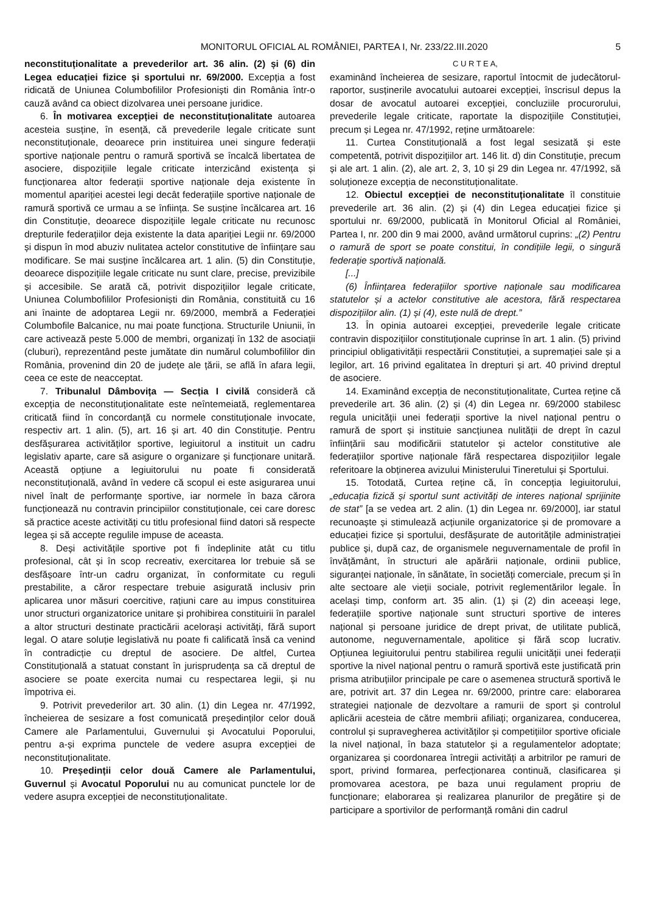MONITORUL OFICIAL AL ROMÂNIEI, PARTEA I, Nr. 233/22.III.2020 5
neconstituționalitate a prevederilor art. 36 alin. (2) și (6) din Legea educației fizice și sportului nr. 69/2000. Excepția a fost ridicată de Uniunea Columbofililor Profesioniști din România într-o cauză având ca obiect dizolvarea unei persoane juridice.
6. În motivarea excepției de neconstituționalitate autoarea acesteia susține, în esență, că prevederile legale criticate sunt neconstituționale, deoarece prin instituirea unei singure federații sportive naționale pentru o ramură sportivă se încalcă libertatea de asociere, dispozițiile legale criticate interzicând existența și funcționarea altor federații sportive naționale deja existente în momentul apariției acestei legi decât federațiile sportive naționale de ramură sportivă ce urmau a se înființa. Se susține încălcarea art. 16 din Constituție, deoarece dispozițiile legale criticate nu recunosc drepturile federațiilor deja existente la data apariției Legii nr. 69/2000 și dispun în mod abuziv nulitatea actelor constitutive de înființare sau modificare. Se mai susține încălcarea art. 1 alin. (5) din Constituție, deoarece dispozițiile legale criticate nu sunt clare, precise, previzibile și accesibile. Se arată că, potrivit dispozițiilor legale criticate, Uniunea Columbofililor Profesioniști din România, constituită cu 16 ani înainte de adoptarea Legii nr. 69/2000, membră a Federației Columbofile Balcanice, nu mai poate funcționa. Structurile Uniunii, în care activează peste 5.000 de membri, organizați în 132 de asociații (cluburi), reprezentând peste jumătate din numărul columbofililor din România, provenind din 20 de județe ale țării, se află în afara legii, ceea ce este de neacceptat.
7. Tribunalul Dâmbovița — Secția I civilă consideră că excepția de neconstituționalitate este neîntemeiată, reglementarea criticată fiind în concordanță cu normele constituționale invocate, respectiv art. 1 alin. (5), art. 16 și art. 40 din Constituție. Pentru desfășurarea activităților sportive, legiuitorul a instituit un cadru legislativ aparte, care să asigure o organizare și funcționare unitară. Această opțiune a legiuitorului nu poate fi considerată neconstituțională, având în vedere că scopul ei este asigurarea unui nivel înalt de performanțe sportive, iar normele în baza cărora funcționează nu contravin principiilor constituționale, cei care doresc să practice aceste activități cu titlu profesional fiind datori să respecte legea și să accepte regulile impuse de aceasta.
8. Deși activitățile sportive pot fi îndeplinite atât cu titlu profesional, cât și în scop recreativ, exercitarea lor trebuie să se desfășoare într-un cadru organizat, în conformitate cu reguli prestabilite, a căror respectare trebuie asigurată inclusiv prin aplicarea unor măsuri coercitive, rațiuni care au impus constituirea unor structuri organizatorice unitare și prohibirea constituirii în paralel a altor structuri destinate practicării acelorași activități, fără suport legal. O atare soluție legislativă nu poate fi calificată însă ca venind în contradicție cu dreptul de asociere. De altfel, Curtea Constituțională a statuat constant în jurisprudența sa că dreptul de asociere se poate exercita numai cu respectarea legii, și nu împotriva ei.
9. Potrivit prevederilor art. 30 alin. (1) din Legea nr. 47/1992, încheierea de sesizare a fost comunicată președinților celor două Camere ale Parlamentului, Guvernului și Avocatului Poporului, pentru a-și exprima punctele de vedere asupra excepției de neconstituționalitate.
10. Președinții celor două Camere ale Parlamentului, Guvernul și Avocatul Poporului nu au comunicat punctele lor de vedere asupra excepției de neconstituționalitate.
C U R T E A,
examinând încheierea de sesizare, raportul întocmit de judecătorul-raportor, susținerile avocatului autoarei excepției, înscrisul depus la dosar de avocatul autoarei excepției, concluziile procurorului, prevederile legale criticate, raportate la dispozițiile Constituției, precum și Legea nr. 47/1992, reține următoarele:
11. Curtea Constituțională a fost legal sesizată și este competentă, potrivit dispozițiilor art. 146 lit. d) din Constituție, precum și ale art. 1 alin. (2), ale art. 2, 3, 10 și 29 din Legea nr. 47/1992, să soluționeze excepția de neconstituționalitate.
12. Obiectul excepției de neconstituționalitate îl constituie prevederile art. 36 alin. (2) și (4) din Legea educației fizice și sportului nr. 69/2000, publicată în Monitorul Oficial al României, Partea I, nr. 200 din 9 mai 2000, având următorul cuprins: „(2) Pentru o ramură de sport se poate constitui, în condițiile legii, o singură federație sportivă națională.
[...]
(6) Înființarea federațiilor sportive naționale sau modificarea statutelor și a actelor constitutive ale acestora, fără respectarea dispozițiilor alin. (1) și (4), este nulă de drept.”
13. În opinia autoarei excepției, prevederile legale criticate contravin dispozițiilor constituționale cuprinse în art. 1 alin. (5) privind principiul obligativității respectării Constituției, a supremației sale și a legilor, art. 16 privind egalitatea în drepturi și art. 40 privind dreptul de asociere.
14. Examinând excepția de neconstituționalitate, Curtea reține că prevederile art. 36 alin. (2) și (4) din Legea nr. 69/2000 stabilesc regula unicității unei federații sportive la nivel național pentru o ramură de sport și instituie sancțiunea nulității de drept în cazul înființării sau modificării statutelor și actelor constitutive ale federațiilor sportive naționale fără respectarea dispozițiilor legale referitoare la obținerea avizului Ministerului Tineretului și Sportului.
15. Totodată, Curtea reține că, în concepția legiuitorului, „educația fizică și sportul sunt activități de interes național sprijinite de stat” [a se vedea art. 2 alin. (1) din Legea nr. 69/2000], iar statul recunoaște și stimulează acțiunile organizatorice și de promovare a educației fizice și sportului, desfășurate de autoritățile administrației publice și, după caz, de organismele neguvernamentale de profil în învățământ, în structuri ale apărării naționale, ordinii publice, siguranței naționale, în sănătate, în societăți comerciale, precum și în alte sectoare ale vieții sociale, potrivit reglementărilor legale. În același timp, conform art. 35 alin. (1) și (2) din aceeași lege, federațiile sportive naționale sunt structuri sportive de interes național și persoane juridice de drept privat, de utilitate publică, autonome, neguvernamentale, apolitice și fără scop lucrativ. Opțiunea legiuitorului pentru stabilirea regulii unicității unei federații sportive la nivel național pentru o ramură sportivă este justificată prin prisma atribuțiilor principale pe care o asemenea structură sportivă le are, potrivit art. 37 din Legea nr. 69/2000, printre care: elaborarea strategiei naționale de dezvoltare a ramurii de sport și controlul aplicării acesteia de către membrii afiliați; organizarea, conducerea, controlul și supravegherea activităților și competițiilor sportive oficiale la nivel național, în baza statutelor și a regulamentelor adoptate; organizarea și coordonarea întregii activități a arbitrilor pe ramuri de sport, privind formarea, perfecționarea continuă, clasificarea și promovarea acestora, pe baza unui regulament propriu de funcționare; elaborarea și realizarea planurilor de pregătire și de participare a sportivilor de performanță români din cadrul